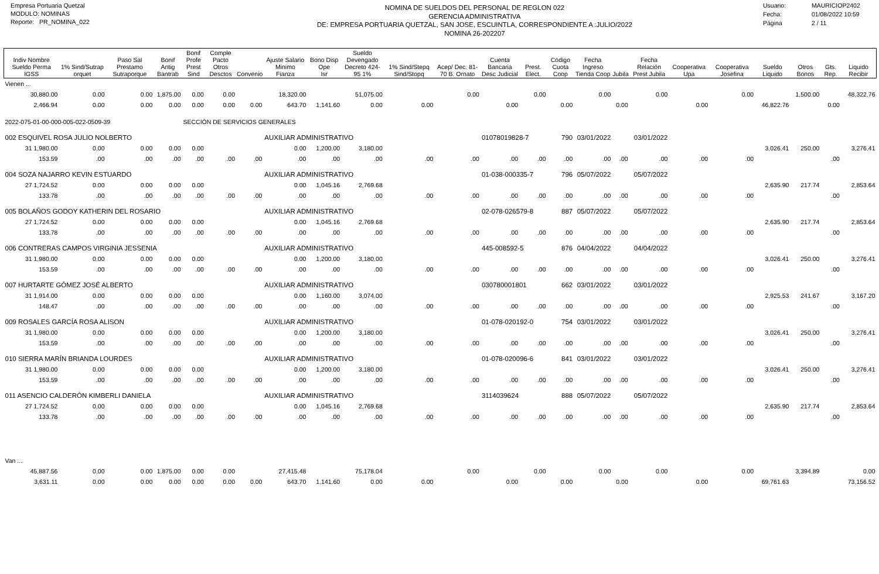Empresa Portuaria Quetzal
MODULO: NOMINAS
Reporte: PR_NOMINA_022
NOMINA DE SUELDOS DEL PERSONAL DE REGLON 022
GERENCIA ADMINISTRATIVA
DE: EMPRESA PORTUARIA QUETZAL, SAN JOSE, ESCUINTLA, CORRESPONDIENTE A :JULIO/2022
NOMINA 26-202207
Usuario: MAURICIOP2402
Fecha: 01/08/2022 10:59
Página 2 / 11
| Indiv Nombre Sueldo Perma IGSS | 1% Sind/Sutrap orquet | Paso Sal Prestamo Sutraporque | Bonif Antig Bantrab | Bonif Profe Prest Sind | Comple Pacto Otros Desctos | Convenio | Ajuste Salario Minimo Fianza | Bono Disp Ope Isr | Sueldo Devengado Decreto 424-95 1% | 1% Sind/Stepq Sind/Stopq | Acep/ Dec. 81-70 B. Ornato | Cuenta Bancaria Desc Judicial | Prest. Elect. | Codigo Cuota Coop | Fecha Ingreso Tienda Coop | Jubila | Fecha Relación Prest Jubila | Cooperativa Upa | Cooperativa Josefina | Sueldo Liquido | Otros Bonos | Gts. Rep. | Liquido Recibir |
| --- | --- | --- | --- | --- | --- | --- | --- | --- | --- | --- | --- | --- | --- | --- | --- | --- | --- | --- | --- | --- | --- | --- | --- |
| Vienen ... | | | | | | | | | | | | | | | | | | | | | | | |
| 30,880.00 | 0.00 | 0.00 | 1,875.00 | 0.00 | 0.00 | | 18,320.00 | | 51,075.00 | | 0.00 | | 0.00 | | 0.00 | | 0.00 | | 0.00 | | 1,500.00 | | 48,322.76 |
| 2,466.94 | 0.00 | 0.00 | 0.00 | 0.00 | 0.00 | 0.00 | 643.70 | 1,141.60 | 0.00 | 0.00 | | 0.00 | | 0.00 | | 0.00 | | 0.00 | | 46,822.76 | | 0.00 | |
| 2022-075-01-00-000-005-022-0509-39 | | | | SECCIÓN DE SERVICIOS GENERALES | | | | | | | | | | | | | | | | | | | |
| 002 ESQUIVEL ROSA JULIO NOLBERTO | | | | | | | AUXILIAR ADMINISTRATIVO | | | | | 01078019828-7 | | 790 | 03/01/2022 | | 03/01/2022 | | | | | | |
| 31 1,980.00 | 0.00 | 0.00 | 0.00 | 0.00 | | | 0.00 | 1,200.00 | 3,180.00 | | | | | | | | | | | 3,026.41 | 250.00 | | 3,276.41 |
| 153.59 | .00 | .00 | .00 | .00 | .00 | .00 | .00 | .00 | .00 | .00 | .00 | .00 | .00 | .00 | .00 | .00 | .00 | .00 | .00 | | | .00 | |
| 004 SOZA NAJARRO KEVIN ESTUARDO | | | | | | | AUXILIAR ADMINISTRATIVO | | | | | 01-038-000335-7 | | 796 | 05/07/2022 | | 05/07/2022 | | | | | | |
| 27 1,724.52 | 0.00 | 0.00 | 0.00 | 0.00 | | | 0.00 | 1,045.16 | 2,769.68 | | | | | | | | | | | 2,635.90 | 217.74 | | 2,853.64 |
| 133.78 | .00 | .00 | .00 | .00 | .00 | .00 | .00 | .00 | .00 | .00 | .00 | .00 | .00 | .00 | .00 | .00 | .00 | .00 | .00 | | | .00 | |
| 005 BOLAÑOS GODOY KATHERIN DEL ROSARIO | | | | | | | AUXILIAR ADMINISTRATIVO | | | | | 02-078-026579-8 | | 887 | 05/07/2022 | | 05/07/2022 | | | | | | |
| 27 1,724.52 | 0.00 | 0.00 | 0.00 | 0.00 | | | 0.00 | 1,045.16 | 2,769.68 | | | | | | | | | | | 2,635.90 | 217.74 | | 2,853.64 |
| 133.78 | .00 | .00 | .00 | .00 | .00 | .00 | .00 | .00 | .00 | .00 | .00 | .00 | .00 | .00 | .00 | .00 | .00 | .00 | .00 | | | .00 | |
| 006 CONTRERAS CAMPOS VIRGINIA JESSENIA | | | | | | | AUXILIAR ADMINISTRATIVO | | | | | 445-008592-5 | | 876 | 04/04/2022 | | 04/04/2022 | | | | | | |
| 31 1,980.00 | 0.00 | 0.00 | 0.00 | 0.00 | | | 0.00 | 1,200.00 | 3,180.00 | | | | | | | | | | | 3,026.41 | 250.00 | | 3,276.41 |
| 153.59 | .00 | .00 | .00 | .00 | .00 | .00 | .00 | .00 | .00 | .00 | .00 | .00 | .00 | .00 | .00 | .00 | .00 | .00 | .00 | | | .00 | |
| 007 HURTARTE GÓMEZ JOSÉ ALBERTO | | | | | | | AUXILIAR ADMINISTRATIVO | | | | | 030780001801 | | 662 | 03/01/2022 | | 03/01/2022 | | | | | | |
| 31 1,914.00 | 0.00 | 0.00 | 0.00 | 0.00 | | | 0.00 | 1,160.00 | 3,074.00 | | | | | | | | | | | 2,925.53 | 241.67 | | 3,167.20 |
| 148.47 | .00 | .00 | .00 | .00 | .00 | .00 | .00 | .00 | .00 | .00 | .00 | .00 | .00 | .00 | .00 | .00 | .00 | .00 | .00 | | | .00 | |
| 009 ROSALES GARCÍA ROSA ALISON | | | | | | | AUXILIAR ADMINISTRATIVO | | | | | 01-078-020192-0 | | 754 | 03/01/2022 | | 03/01/2022 | | | | | | |
| 31 1,980.00 | 0.00 | 0.00 | 0.00 | 0.00 | | | 0.00 | 1,200.00 | 3,180.00 | | | | | | | | | | | 3,026.41 | 250.00 | | 3,276.41 |
| 153.59 | .00 | .00 | .00 | .00 | .00 | .00 | .00 | .00 | .00 | .00 | .00 | .00 | .00 | .00 | .00 | .00 | .00 | .00 | .00 | | | .00 | |
| 010 SIERRA MARÍN BRIANDA LOURDES | | | | | | | AUXILIAR ADMINISTRATIVO | | | | | 01-078-020096-6 | | 841 | 03/01/2022 | | 03/01/2022 | | | | | | |
| 31 1,980.00 | 0.00 | 0.00 | 0.00 | 0.00 | | | 0.00 | 1,200.00 | 3,180.00 | | | | | | | | | | | 3,026.41 | 250.00 | | 3,276.41 |
| 153.59 | .00 | .00 | .00 | .00 | .00 | .00 | .00 | .00 | .00 | .00 | .00 | .00 | .00 | .00 | .00 | .00 | .00 | .00 | .00 | | | .00 | |
| 011 ASENCIO CALDERÓN KIMBERLI DANIELA | | | | | | | AUXILIAR ADMINISTRATIVO | | | | | 3114039624 | | 888 | 05/07/2022 | | 05/07/2022 | | | | | | |
| 27 1,724.52 | 0.00 | 0.00 | 0.00 | 0.00 | | | 0.00 | 1,045.16 | 2,769.68 | | | | | | | | | | | 2,635.90 | 217.74 | | 2,853.64 |
| 133.78 | .00 | .00 | .00 | .00 | .00 | .00 | .00 | .00 | .00 | .00 | .00 | .00 | .00 | .00 | .00 | .00 | .00 | .00 | .00 | | | .00 | |
| Van ... | | | | | | | | | | | | | | | | | | | | | | | |
| 45,887.56 | 0.00 | 0.00 | 1,875.00 | 0.00 | 0.00 | | 27,415.48 | | 75,178.04 | | 0.00 | | 0.00 | | 0.00 | | 0.00 | | 0.00 | | 3,394.89 | | 0.00 |
| 3,631.11 | 0.00 | 0.00 | 0.00 | 0.00 | 0.00 | 0.00 | 643.70 | 1,141.60 | 0.00 | 0.00 | | 0.00 | | 0.00 | | 0.00 | | 0.00 | | 69,761.63 | | | 73,156.52 |